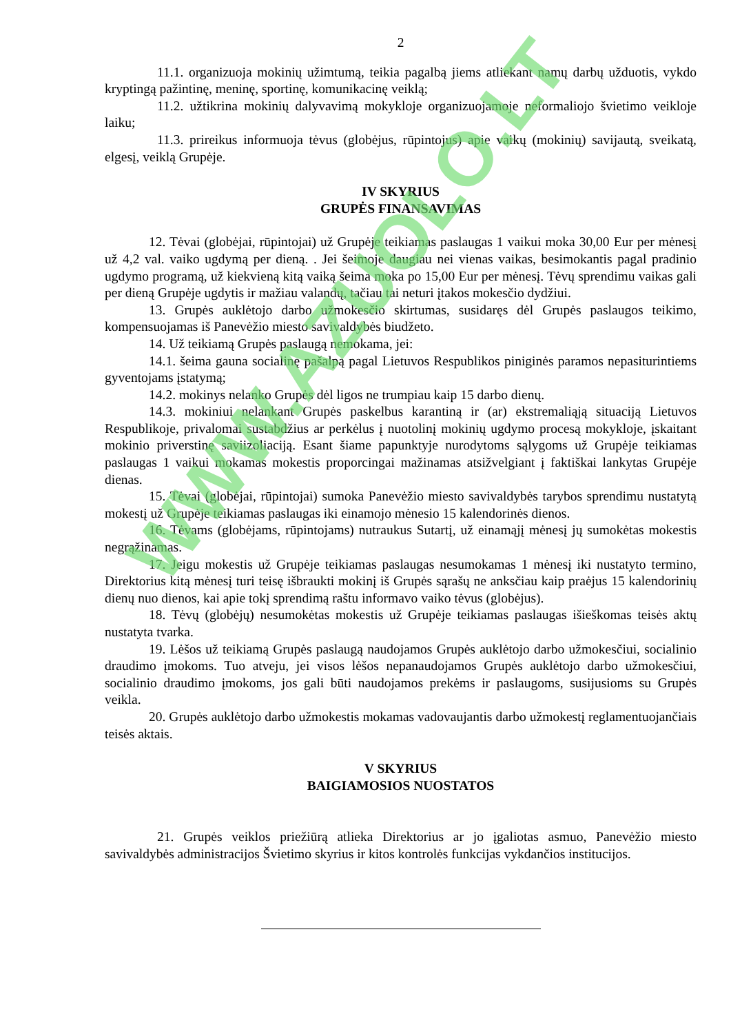2
11.1. organizuoja mokinių užimtumą, teikia pagalbą jiems atliekant namų darbų užduotis, vykdo kryptingą pažintinę, meninę, sportinę, komunikacinę veiklą;
11.2. užtikrina mokinių dalyvavimą mokykloje organizuojamoje neformaliojo švietimo veikloje laiku;
11.3. prireikus informuoja tėvus (globėjus, rūpintojus) apie vaikų (mokinių) savijautą, sveikatą, elgesį, veiklą Grupėje.
IV SKYRIUS
GRUPĖS FINANSAVIMAS
12. Tėvai (globėjai, rūpintojai) už Grupėje teikiamas paslaugas 1 vaikui moka 30,00 Eur per mėnesį už 4,2 val. vaiko ugdymą per dieną. . Jei šeimoje daugiau nei vienas vaikas, besimokantis pagal pradinio ugdymo programą, už kiekvieną kitą vaiką šeima moka po 15,00 Eur per mėnesį. Tėvų sprendimu vaikas gali per dieną Grupėje ugdytis ir mažiau valandų, tačiau tai neturi įtakos mokesčio dydžiui.
13. Grupės auklėtojo darbo užmokesčio skirtumas, susidaręs dėl Grupės paslaugos teikimo, kompensuojamas iš Panevėžio miesto savivaldybės biudžeto.
14. Už teikiamą Grupės paslaugą nemokama, jei:
14.1. šeima gauna socialinę pašalpą pagal Lietuvos Respublikos piniginės paramos nepasiturintiems gyventojams įstatymą;
14.2. mokinys nelanko Grupės dėl ligos ne trumpiau kaip 15 darbo dienų.
14.3. mokiniui nelankant Grupės paskelbus karantiną ir (ar) ekstremaliąją situaciją Lietuvos Respublikoje, privalomai sustabdžius ar perkėlus į nuotolinį mokinių ugdymo procesą mokykloje, įskaitant mokinio priverstinę saviizoliaciją. Esant šiame papunktyje nurodytoms sąlygoms už Grupėje teikiamas paslaugas 1 vaikui mokamas mokestis proporcingai mažinamas atsižvelgiant į faktiškai lankytas Grupėje dienas.
15. Tėvai (globėjai, rūpintojai) sumoka Panevėžio miesto savivaldybės tarybos sprendimu nustatytą mokestį už Grupėje teikiamas paslaugas iki einamojo mėnesio 15 kalendorinės dienos.
16. Tėvams (globėjams, rūpintojams) nutraukus Sutartį, už einamąjį mėnesį jų sumokėtas mokestis negrąžinamas.
17. Jeigu mokestis už Grupėje teikiamas paslaugas nesumokamas 1 mėnesį iki nustatyto termino, Direktorius kitą mėnesį turi teisę išbraukti mokinį iš Grupės sąrašų ne anksčiau kaip praėjus 15 kalendorinių dienų nuo dienos, kai apie tokį sprendimą raštu informavo vaiko tėvus (globėjus).
18. Tėvų (globėjų) nesumokėtas mokestis už Grupėje teikiamas paslaugas išieškomas teisės aktų nustatyta tvarka.
19. Lėšos už teikiamą Grupės paslaugą naudojamos Grupės auklėtojo darbo užmokesčiui, socialinio draudimo įmokoms. Tuo atveju, jei visos lėšos nepanaudojamos Grupės auklėtojo darbo užmokesčiui, socialinio draudimo įmokoms, jos gali būti naudojamos prekėms ir paslaugoms, susijusioms su Grupės veikla.
20. Grupės auklėtojo darbo užmokestis mokamas vadovaujantis darbo užmokestį reglamentuojančiais teisės aktais.
V SKYRIUS
BAIGIAMOSIOS NUOSTATOS
21. Grupės veiklos priežiūrą atlieka Direktorius ar jo įgaliotas asmuo, Panevėžio miesto savivaldybės administracijos Švietimo skyrius ir kitos kontrolės funkcijas vykdančios institucijos.
WWW.AZUOLO.LT